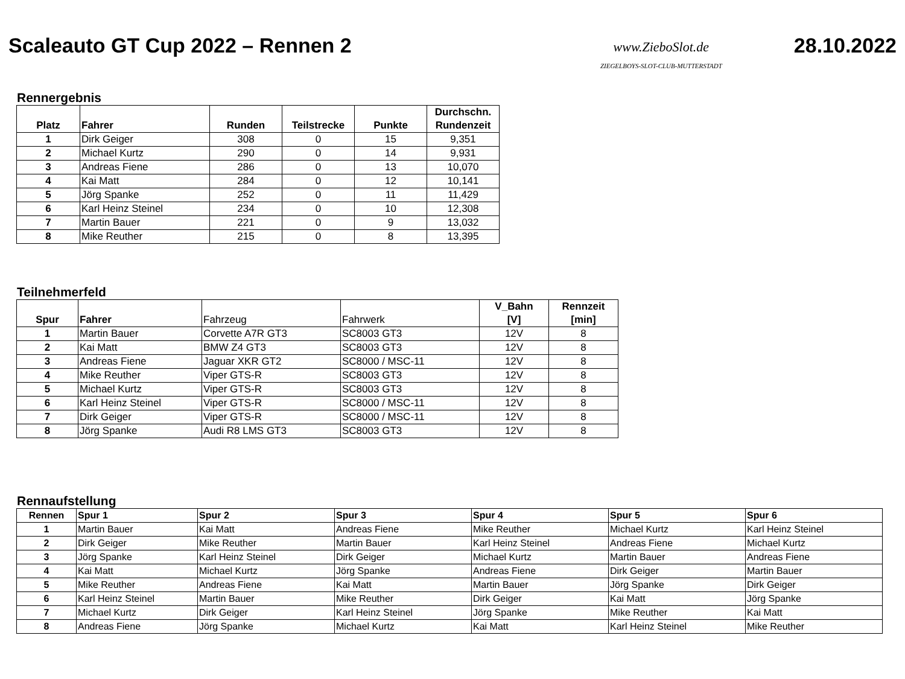Scaleauto GT Cup 2022 – Rennen 2
www.ZieboSlot.de
ZIEGELBOYS-SLOT-CLUB-MUTTERSTADT
28.10.2022
Rennergebnis
| Platz | Fahrer | Runden | Teilstrecke | Punkte | Durchschn. Rundenzeit |
| --- | --- | --- | --- | --- | --- |
| 1 | Dirk Geiger | 308 | 0 | 15 | 9,351 |
| 2 | Michael Kurtz | 290 | 0 | 14 | 9,931 |
| 3 | Andreas Fiene | 286 | 0 | 13 | 10,070 |
| 4 | Kai Matt | 284 | 0 | 12 | 10,141 |
| 5 | Jörg Spanke | 252 | 0 | 11 | 11,429 |
| 6 | Karl Heinz Steinel | 234 | 0 | 10 | 12,308 |
| 7 | Martin Bauer | 221 | 0 | 9 | 13,032 |
| 8 | Mike Reuther | 215 | 0 | 8 | 13,395 |
Teilnehmerfeld
| Spur | Fahrer | Fahrzeug | Fahrwerk | V_Bahn [V] | Rennzeit [min] |
| --- | --- | --- | --- | --- | --- |
| 1 | Martin Bauer | Corvette A7R GT3 | SC8003 GT3 | 12V | 8 |
| 2 | Kai Matt | BMW Z4 GT3 | SC8003 GT3 | 12V | 8 |
| 3 | Andreas Fiene | Jaguar XKR GT2 | SC8000 / MSC-11 | 12V | 8 |
| 4 | Mike Reuther | Viper GTS-R | SC8003 GT3 | 12V | 8 |
| 5 | Michael Kurtz | Viper GTS-R | SC8003 GT3 | 12V | 8 |
| 6 | Karl Heinz Steinel | Viper GTS-R | SC8000 / MSC-11 | 12V | 8 |
| 7 | Dirk Geiger | Viper GTS-R | SC8000 / MSC-11 | 12V | 8 |
| 8 | Jörg Spanke | Audi R8 LMS GT3 | SC8003 GT3 | 12V | 8 |
Rennaufstellung
| Rennen | Spur 1 | Spur 2 | Spur 3 | Spur 4 | Spur 5 | Spur 6 |
| --- | --- | --- | --- | --- | --- | --- |
| 1 | Martin Bauer | Kai Matt | Andreas Fiene | Mike Reuther | Michael Kurtz | Karl Heinz Steinel |
| 2 | Dirk Geiger | Mike Reuther | Martin Bauer | Karl Heinz Steinel | Andreas Fiene | Michael Kurtz |
| 3 | Jörg Spanke | Karl Heinz Steinel | Dirk Geiger | Michael Kurtz | Martin Bauer | Andreas Fiene |
| 4 | Kai Matt | Michael Kurtz | Jörg Spanke | Andreas Fiene | Dirk Geiger | Martin Bauer |
| 5 | Mike Reuther | Andreas Fiene | Kai Matt | Martin Bauer | Jörg Spanke | Dirk Geiger |
| 6 | Karl Heinz Steinel | Martin Bauer | Mike Reuther | Dirk Geiger | Kai Matt | Jörg Spanke |
| 7 | Michael Kurtz | Dirk Geiger | Karl Heinz Steinel | Jörg Spanke | Mike Reuther | Kai Matt |
| 8 | Andreas Fiene | Jörg Spanke | Michael Kurtz | Kai Matt | Karl Heinz Steinel | Mike Reuther |